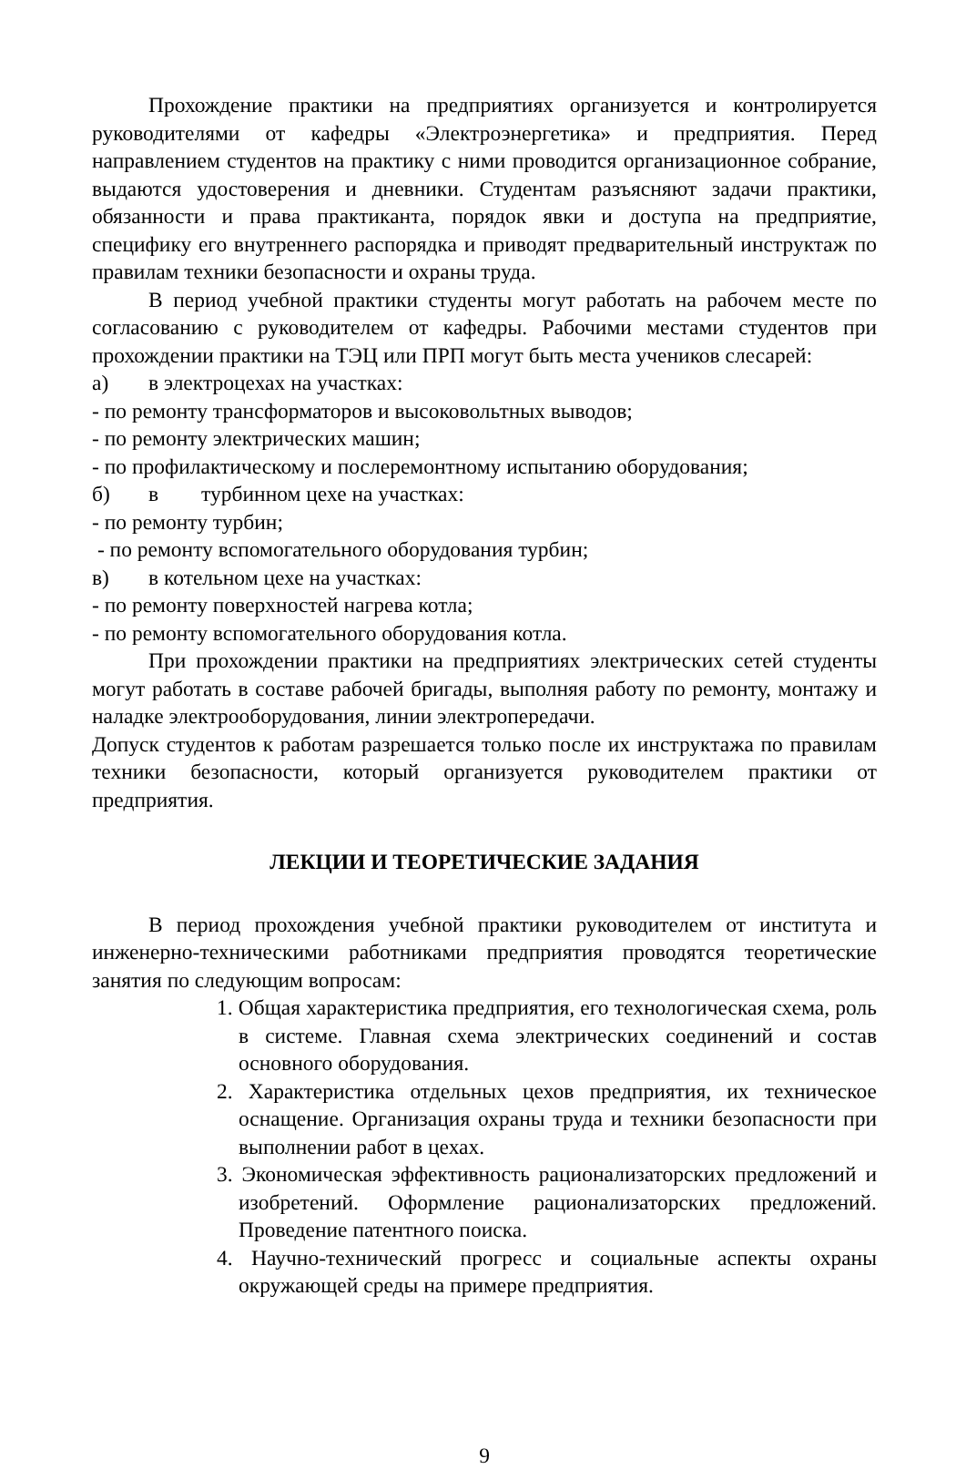Прохождение практики на предприятиях организуется и контролируется руководителями от кафедры «Электроэнергетика» и предприятия. Перед направлением студентов на практику с ними проводится организационное собрание, выдаются удостоверения и дневники. Студентам разъясняют задачи практики, обязанности и права практиканта, порядок явки и доступа на предприятие, специфику его внутреннего распорядка и приводят предварительный инструктаж по правилам техники безопасности и охраны труда.
В период учебной практики студенты могут работать на рабочем месте по согласованию с руководителем от кафедры. Рабочими местами студентов при прохождении практики на ТЭЦ или ПРП могут быть места учеников слесарей:
а) в электроцехах на участках:
- по ремонту трансформаторов и высоковольтных выводов;
- по ремонту электрических машин;
- по профилактическому и послеремонтному испытанию оборудования;
б) в турбинном цехе на участках:
- по ремонту турбин;
- по ремонту вспомогательного оборудования турбин;
в) в котельном цехе на участках:
- по ремонту поверхностей нагрева котла;
- по ремонту вспомогательного оборудования котла.
При прохождении практики на предприятиях электрических сетей студенты могут работать в составе рабочей бригады, выполняя работу по ремонту, монтажу и наладке электрооборудования, линии электропередачи.
Допуск студентов к работам разрешается только после их инструктажа по правилам техники безопасности, который организуется руководителем практики от предприятия.
ЛЕКЦИИ И ТЕОРЕТИЧЕСКИЕ ЗАДАНИЯ
В период прохождения учебной практики руководителем от института и инженерно-техническими работниками предприятия проводятся теоретические занятия по следующим вопросам:
1. Общая характеристика предприятия, его технологическая схема, роль в системе. Главная схема электрических соединений и состав основного оборудования.
2. Характеристика отдельных цехов предприятия, их техническое оснащение. Организация охраны труда и техники безопасности при выполнении работ в цехах.
3. Экономическая эффективность рационализаторских предложений и изобретений. Оформление рационализаторских предложений. Проведение патентного поиска.
4. Научно-технический прогресс и социальные аспекты охраны окружающей среды на примере предприятия.
9